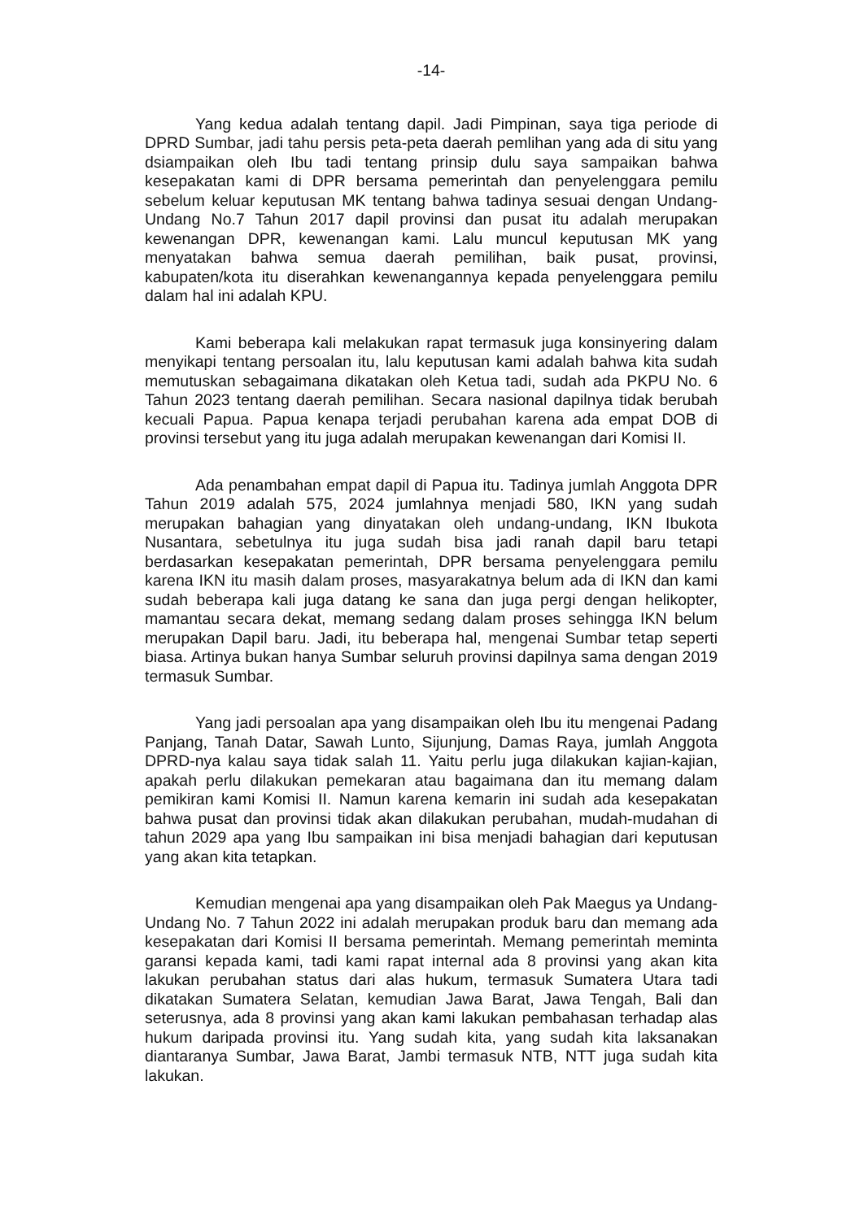-14-
Yang kedua adalah tentang dapil. Jadi Pimpinan, saya tiga periode di DPRD Sumbar, jadi tahu persis peta-peta daerah pemlihan yang ada di situ yang dsiampaikan oleh Ibu tadi tentang prinsip dulu saya sampaikan bahwa kesepakatan kami di DPR bersama pemerintah dan penyelenggara pemilu sebelum keluar keputusan MK tentang bahwa tadinya sesuai dengan Undang-Undang No.7 Tahun 2017 dapil provinsi dan pusat itu adalah merupakan kewenangan DPR, kewenangan kami. Lalu muncul keputusan MK yang menyatakan bahwa semua daerah pemilihan, baik pusat, provinsi, kabupaten/kota itu diserahkan kewenangannya kepada penyelenggara pemilu dalam hal ini adalah KPU.
Kami beberapa kali melakukan rapat termasuk juga konsinyering dalam menyikapi tentang persoalan itu, lalu keputusan kami adalah bahwa kita sudah memutuskan sebagaimana dikatakan oleh Ketua tadi, sudah ada PKPU No. 6 Tahun 2023 tentang daerah pemilihan. Secara nasional dapilnya tidak berubah kecuali Papua. Papua kenapa terjadi perubahan karena ada empat DOB di provinsi tersebut yang itu juga adalah merupakan kewenangan dari Komisi II.
Ada penambahan empat dapil di Papua itu. Tadinya jumlah Anggota DPR Tahun 2019 adalah 575, 2024 jumlahnya menjadi 580, IKN yang sudah merupakan bahagian yang dinyatakan oleh undang-undang, IKN Ibukota Nusantara, sebetulnya itu juga sudah bisa jadi ranah dapil baru tetapi berdasarkan kesepakatan pemerintah, DPR bersama penyelenggara pemilu karena IKN itu masih dalam proses, masyarakatnya belum ada di IKN dan kami sudah beberapa kali juga datang ke sana dan juga pergi dengan helikopter, mamantau secara dekat, memang sedang dalam proses sehingga IKN belum merupakan Dapil baru. Jadi, itu beberapa hal, mengenai Sumbar tetap seperti biasa. Artinya bukan hanya Sumbar seluruh provinsi dapilnya sama dengan 2019 termasuk Sumbar.
Yang jadi persoalan apa yang disampaikan oleh Ibu itu mengenai Padang Panjang, Tanah Datar, Sawah Lunto, Sijunjung, Damas Raya, jumlah Anggota DPRD-nya kalau saya tidak salah 11. Yaitu perlu juga dilakukan kajian-kajian, apakah perlu dilakukan pemekaran atau bagaimana dan itu memang dalam pemikiran kami Komisi II. Namun karena kemarin ini sudah ada kesepakatan bahwa pusat dan provinsi tidak akan dilakukan perubahan, mudah-mudahan di tahun 2029 apa yang Ibu sampaikan ini bisa menjadi bahagian dari keputusan yang akan kita tetapkan.
Kemudian mengenai apa yang disampaikan oleh Pak Maegus ya Undang-Undang No. 7 Tahun 2022 ini adalah merupakan produk baru dan memang ada kesepakatan dari Komisi II bersama pemerintah. Memang pemerintah meminta garansi kepada kami, tadi kami rapat internal ada 8 provinsi yang akan kita lakukan perubahan status dari alas hukum, termasuk Sumatera Utara tadi dikatakan Sumatera Selatan, kemudian Jawa Barat, Jawa Tengah, Bali dan seterusnya, ada 8 provinsi yang akan kami lakukan pembahasan terhadap alas hukum daripada provinsi itu. Yang sudah kita, yang sudah kita laksanakan diantaranya Sumbar, Jawa Barat, Jambi termasuk NTB, NTT juga sudah kita lakukan.